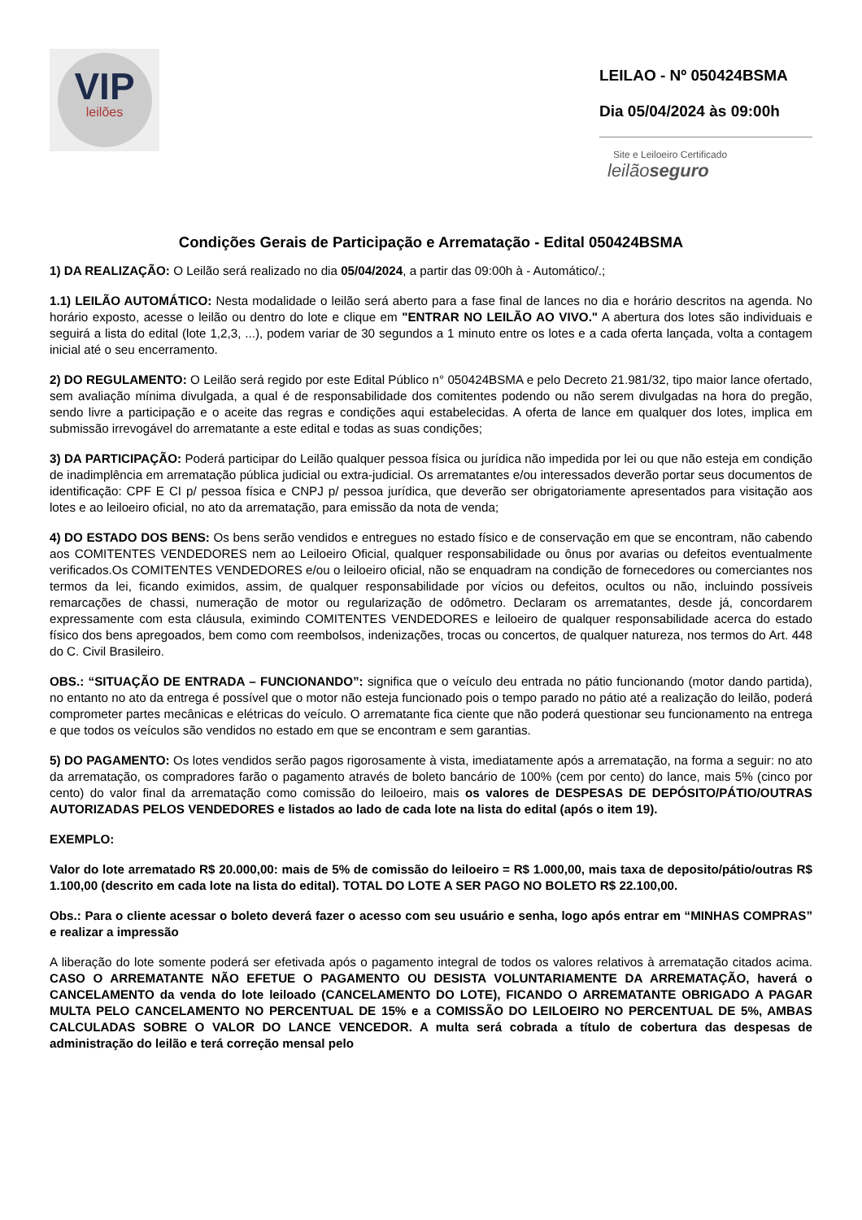VIP
leilões
LEILAO - Nº 050424BSMA
Dia 05/04/2024 às 09:00h
Site e Leiloeiro Certificado
leilãoseguro
Condições Gerais de Participação e Arrematação - Edital 050424BSMA
1) DA REALIZAÇÃO: O Leilão será realizado no dia 05/04/2024, a partir das 09:00h à - Automático/.;
1.1) LEILÃO AUTOMÁTICO: Nesta modalidade o leilão será aberto para a fase final de lances no dia e horário descritos na agenda. No horário exposto, acesse o leilão ou dentro do lote e clique em "ENTRAR NO LEILÃO AO VIVO." A abertura dos lotes são individuais e seguirá a lista do edital (lote 1,2,3, ...), podem variar de 30 segundos a 1 minuto entre os lotes e a cada oferta lançada, volta a contagem inicial até o seu encerramento.
2) DO REGULAMENTO: O Leilão será regido por este Edital Público n° 050424BSMA e pelo Decreto 21.981/32, tipo maior lance ofertado, sem avaliação mínima divulgada, a qual é de responsabilidade dos comitentes podendo ou não serem divulgadas na hora do pregão, sendo livre a participação e o aceite das regras e condições aqui estabelecidas. A oferta de lance em qualquer dos lotes, implica em submissão irrevogável do arrematante a este edital e todas as suas condições;
3) DA PARTICIPAÇÃO: Poderá participar do Leilão qualquer pessoa física ou jurídica não impedida por lei ou que não esteja em condição de inadimplência em arrematação pública judicial ou extra-judicial. Os arrematantes e/ou interessados deverão portar seus documentos de identificação: CPF E CI p/ pessoa física e CNPJ p/ pessoa jurídica, que deverão ser obrigatoriamente apresentados para visitação aos lotes e ao leiloeiro oficial, no ato da arrematação, para emissão da nota de venda;
4) DO ESTADO DOS BENS: Os bens serão vendidos e entregues no estado físico e de conservação em que se encontram, não cabendo aos COMITENTES VENDEDORES nem ao Leiloeiro Oficial, qualquer responsabilidade ou ônus por avarias ou defeitos eventualmente verificados.Os COMITENTES VENDEDORES e/ou o leiloeiro oficial, não se enquadram na condição de fornecedores ou comerciantes nos termos da lei, ficando eximidos, assim, de qualquer responsabilidade por vícios ou defeitos, ocultos ou não, incluindo possíveis remarcações de chassi, numeração de motor ou regularização de odômetro. Declaram os arrematantes, desde já, concordarem expressamente com esta cláusula, eximindo COMITENTES VENDEDORES e leiloeiro de qualquer responsabilidade acerca do estado físico dos bens apregoados, bem como com reembolsos, indenizações, trocas ou concertos, de qualquer natureza, nos termos do Art. 448 do C. Civil Brasileiro.
OBS.: “SITUAÇÃO DE ENTRADA – FUNCIONANDO”: significa que o veículo deu entrada no pátio funcionando (motor dando partida), no entanto no ato da entrega é possível que o motor não esteja funcionado pois o tempo parado no pátio até a realização do leilão, poderá comprometer partes mecânicas e elétricas do veículo. O arrematante fica ciente que não poderá questionar seu funcionamento na entrega e que todos os veículos são vendidos no estado em que se encontram e sem garantias.
5) DO PAGAMENTO: Os lotes vendidos serão pagos rigorosamente à vista, imediatamente após a arrematação, na forma a seguir: no ato da arrematação, os compradores farão o pagamento através de boleto bancário de 100% (cem por cento) do lance, mais 5% (cinco por cento) do valor final da arrematação como comissão do leiloeiro, mais os valores de DESPESAS DE DEPÓSITO/PÁTIO/OUTRAS AUTORIZADAS PELOS VENDEDORES e listados ao lado de cada lote na lista do edital (após o item 19).
EXEMPLO:
Valor do lote arrematado R$ 20.000,00: mais de 5% de comissão do leiloeiro = R$ 1.000,00, mais taxa de deposito/pátio/outras R$ 1.100,00 (descrito em cada lote na lista do edital). TOTAL DO LOTE A SER PAGO NO BOLETO R$ 22.100,00.
Obs.: Para o cliente acessar o boleto deverá fazer o acesso com seu usuário e senha, logo após entrar em “MINHAS COMPRAS” e realizar a impressão
A liberação do lote somente poderá ser efetivada após o pagamento integral de todos os valores relativos à arrematação citados acima. CASO O ARREMATANTE NÃO EFETUE O PAGAMENTO OU DESISTA VOLUNTARIAMENTE DA ARREMATAÇÃO, haverá o CANCELAMENTO da venda do lote leiloado (CANCELAMENTO DO LOTE), FICANDO O ARREMATANTE OBRIGADO A PAGAR MULTA PELO CANCELAMENTO NO PERCENTUAL DE 15% e a COMISSÃO DO LEILOEIRO NO PERCENTUAL DE 5%, AMBAS CALCULADAS SOBRE O VALOR DO LANCE VENCEDOR. A multa será cobrada a título de cobertura das despesas de administração do leilão e terá correção mensal pelo